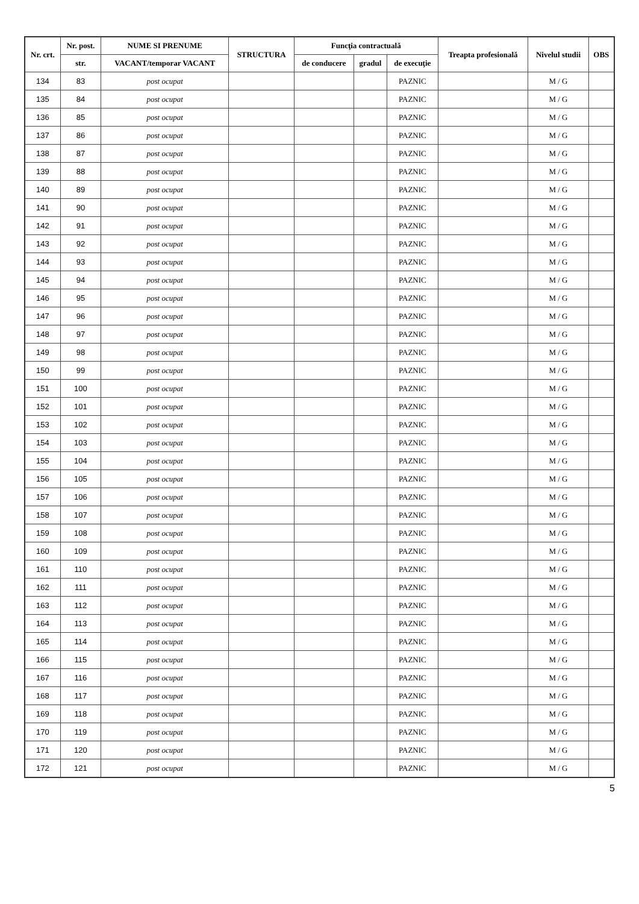| Nr. crt. | Nr. post. | NUME SI PRENUME | STRUCTURA | Funcţia contractuală | | | Treapta profesională | Nivelul studii | OBS |
| --- | --- | --- | --- | --- | --- | --- | --- | --- | --- |
| | str. | VACANT/temporar VACANT | | de conducere | gradul | de execuţie | | | |
| 134 | 83 | post ocupat | | | | PAZNIC | | M / G | |
| 135 | 84 | post ocupat | | | | PAZNIC | | M / G | |
| 136 | 85 | post ocupat | | | | PAZNIC | | M / G | |
| 137 | 86 | post ocupat | | | | PAZNIC | | M / G | |
| 138 | 87 | post ocupat | | | | PAZNIC | | M / G | |
| 139 | 88 | post ocupat | | | | PAZNIC | | M / G | |
| 140 | 89 | post ocupat | | | | PAZNIC | | M / G | |
| 141 | 90 | post ocupat | | | | PAZNIC | | M / G | |
| 142 | 91 | post ocupat | | | | PAZNIC | | M / G | |
| 143 | 92 | post ocupat | | | | PAZNIC | | M / G | |
| 144 | 93 | post ocupat | | | | PAZNIC | | M / G | |
| 145 | 94 | post ocupat | | | | PAZNIC | | M / G | |
| 146 | 95 | post ocupat | | | | PAZNIC | | M / G | |
| 147 | 96 | post ocupat | | | | PAZNIC | | M / G | |
| 148 | 97 | post ocupat | | | | PAZNIC | | M / G | |
| 149 | 98 | post ocupat | | | | PAZNIC | | M / G | |
| 150 | 99 | post ocupat | | | | PAZNIC | | M / G | |
| 151 | 100 | post ocupat | | | | PAZNIC | | M / G | |
| 152 | 101 | post ocupat | | | | PAZNIC | | M / G | |
| 153 | 102 | post ocupat | | | | PAZNIC | | M / G | |
| 154 | 103 | post ocupat | | | | PAZNIC | | M / G | |
| 155 | 104 | post ocupat | | | | PAZNIC | | M / G | |
| 156 | 105 | post ocupat | | | | PAZNIC | | M / G | |
| 157 | 106 | post ocupat | | | | PAZNIC | | M / G | |
| 158 | 107 | post ocupat | | | | PAZNIC | | M / G | |
| 159 | 108 | post ocupat | | | | PAZNIC | | M / G | |
| 160 | 109 | post ocupat | | | | PAZNIC | | M / G | |
| 161 | 110 | post ocupat | | | | PAZNIC | | M / G | |
| 162 | 111 | post ocupat | | | | PAZNIC | | M / G | |
| 163 | 112 | post ocupat | | | | PAZNIC | | M / G | |
| 164 | 113 | post ocupat | | | | PAZNIC | | M / G | |
| 165 | 114 | post ocupat | | | | PAZNIC | | M / G | |
| 166 | 115 | post ocupat | | | | PAZNIC | | M / G | |
| 167 | 116 | post ocupat | | | | PAZNIC | | M / G | |
| 168 | 117 | post ocupat | | | | PAZNIC | | M / G | |
| 169 | 118 | post ocupat | | | | PAZNIC | | M / G | |
| 170 | 119 | post ocupat | | | | PAZNIC | | M / G | |
| 171 | 120 | post ocupat | | | | PAZNIC | | M / G | |
| 172 | 121 | post ocupat | | | | PAZNIC | | M / G | |
5